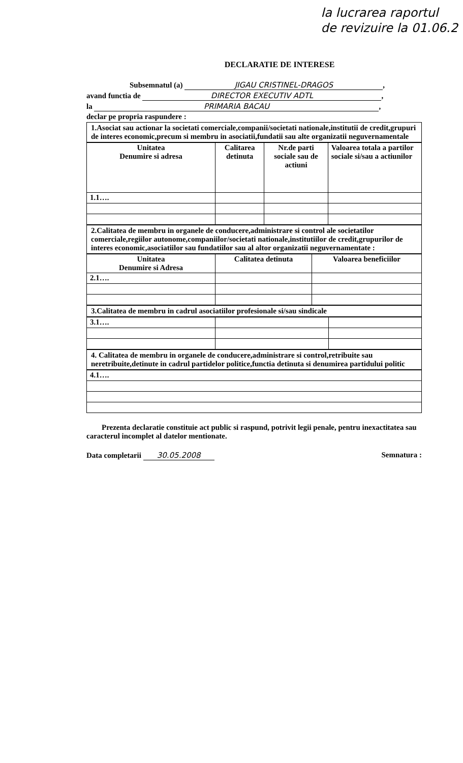la lucrarea raportul
de revizuire la 01.06.2
DECLARATIE DE INTERESE
Subsemnatul (a) JIGAU CRISTINEL-DRAGOS,
avand functia de DIRECTOR EXECUTIV ADTL,
la PRIMARIA BACAU,
declar pe propria raspundere :
1.Asociat sau actionar la societati comerciale,companii/societati nationale,institutii de credit,grupuri de interes economic,precum si membru in asociatii,fundatii sau alte organizatii neguvernamentale
| Unitatea Denumire si adresa | Calitarea detinuta | Nr.de parti sociale sau de actiuni | Valoarea totala a partilor sociale si/sau a actiunilor |
| --- | --- | --- | --- |
| 1.1…. | | | |
2.Calitatea de membru in organele de conducere,administrare si control ale societatilor comerciale,regiilor autonome,companiilor/societati nationale,institutiilor de credit,grupurilor de interes economic,asociatiilor sau fundatiilor sau al altor organizatii neguvernamentate :
| Unitatea Denumire si Adresa | Calitatea detinuta | Valoarea beneficiilor |
| --- | --- | --- |
| 2.1…. | | |
3.Calitatea de membru in cadrul asociatiilor profesionale si/sau sindicale
| 3.1…. | | |
4. Calitatea de membru in organele de conducere,administrare si control,retribuite sau neretribuite,detinute in cadrul partidelor politice,functia detinuta si denumirea partidului politic
| 4.1…. |
Prezenta declaratie constituie act public si raspund, potrivit legii penale, pentru inexactitatea sau caracterul incomplet al datelor mentionate.
Data completarii 30.05.2008 Semnatura :